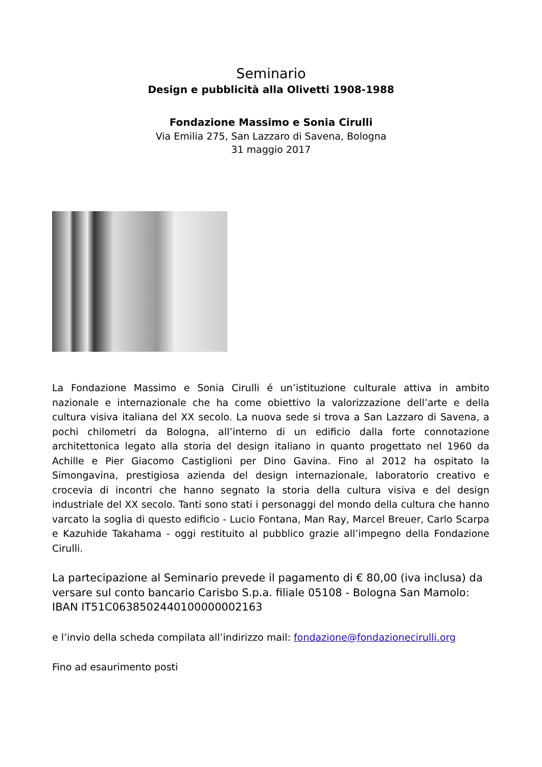Seminario
Design e pubblicità alla Olivetti 1908-1988
Fondazione Massimo e Sonia Cirulli
Via Emilia 275, San Lazzaro di Savena, Bologna
31 maggio 2017
La Fondazione Massimo e Sonia Cirulli é un’istituzione culturale attiva in ambito nazionale e internazionale che ha come obiettivo la valorizzazione dell’arte e della cultura visiva italiana del XX secolo. La nuova sede si trova a San Lazzaro di Savena, a pochi chilometri da Bologna, all’interno di un edificio dalla forte connotazione architettonica legato alla storia del design italiano in quanto progettato nel 1960 da Achille e Pier Giacomo Castiglioni per Dino Gavina. Fino al 2012 ha ospitato la Simongavina, prestigiosa azienda del design internazionale, laboratorio creativo e crocevia di incontri che hanno segnato la storia della cultura visiva e del design industriale del XX secolo. Tanti sono stati i personaggi del mondo della cultura che hanno varcato la soglia di questo edificio - Lucio Fontana, Man Ray, Marcel Breuer, Carlo Scarpa e Kazuhide Takahama - oggi restituito al pubblico grazie all’impegno della Fondazione Cirulli.
La partecipazione al Seminario prevede il pagamento di € 80,00 (iva inclusa) da versare sul conto bancario Carisbo S.p.a. filiale 05108 - Bologna San Mamolo: IBAN IT51C0638502440100000002163
e l’invio della scheda compilata all’indirizzo mail: fondazione@fondazionecirulli.org
Fino ad esaurimento posti